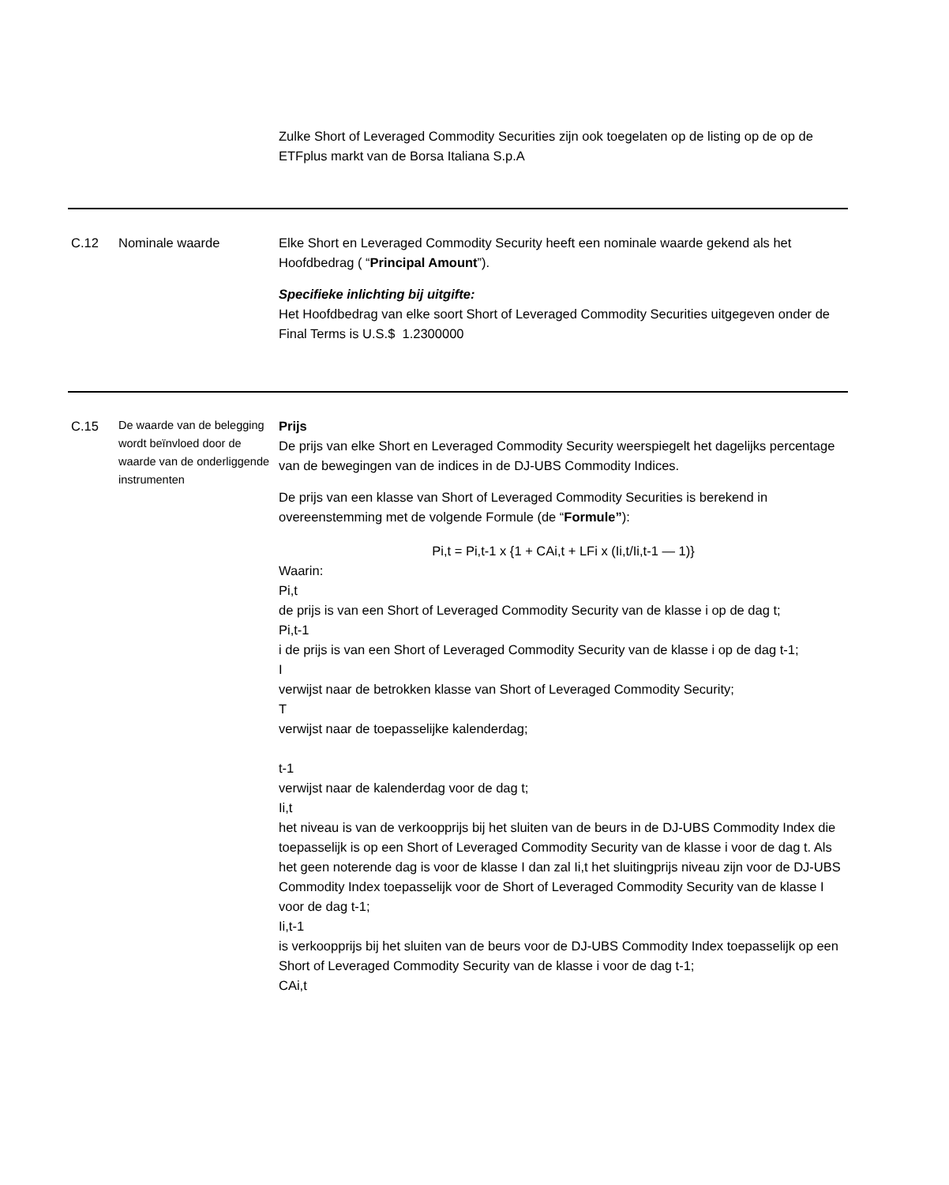| | | Zulke Short of Leveraged Commodity Securities zijn ook toegelaten op de listing op de op de ETFplus markt van de Borsa Italiana S.p.A |
| C.12 | Nominale waarde | Elke Short en Leveraged Commodity Security heeft een nominale waarde gekend als het Hoofdbedrag ( “ Principal Amount ”). Specifieke inlichting bij uitgifte: Het Hoofdbedrag van elke soort Short of Leveraged Commodity Securities uitgegeven onder de Final Terms is U.S.$ 1.2300000 |
| C.15 | De waarde van de belegging wordt beïnvloed door de waarde van de onderliggende instrumenten | Prijs De prijs van elke Short en Leveraged Commodity Security weerspiegelt het dagelijks percentage van de bewegingen van de indices in de DJ-UBS Commodity Indices. De prijs van een klasse van Short of Leveraged Commodity Securities is berekend in overeenstemming met de volgende Formule (de “ Formule” ): Pi,t = Pi,t-1 x {1 + CAi,t + LFi x (Ii,t/Ii,t-1 — 1)} Waarin: Pi,t de prijs is van een Short of Leveraged Commodity Security van de klasse i op de dag t; Pi,t-1 i de prijs is van een Short of Leveraged Commodity Security van de klasse i op de dag t-1; I verwijst naar de betrokken klasse van Short of Leveraged Commodity Security; T verwijst naar de toepasselijke kalenderdag; t-1 verwijst naar de kalenderdag voor de dag t; Ii,t het niveau is van de verkoopprijs bij het sluiten van de beurs in de DJ-UBS Commodity Index die toepasselijk is op een Short of Leveraged Commodity Security van de klasse i voor de dag t. Als het geen noterende dag is voor de klasse I dan zal Ii,t het sluitingprijs niveau zijn voor de DJ-UBS Commodity Index toepasselijk voor de Short of Leveraged Commodity Security van de klasse I voor de dag t-1; Ii,t-1 is verkoopprijs bij het sluiten van de beurs voor de DJ-UBS Commodity Index toepasselijk op een Short of Leveraged Commodity Security van de klasse i voor de dag t-1; CAi,t |